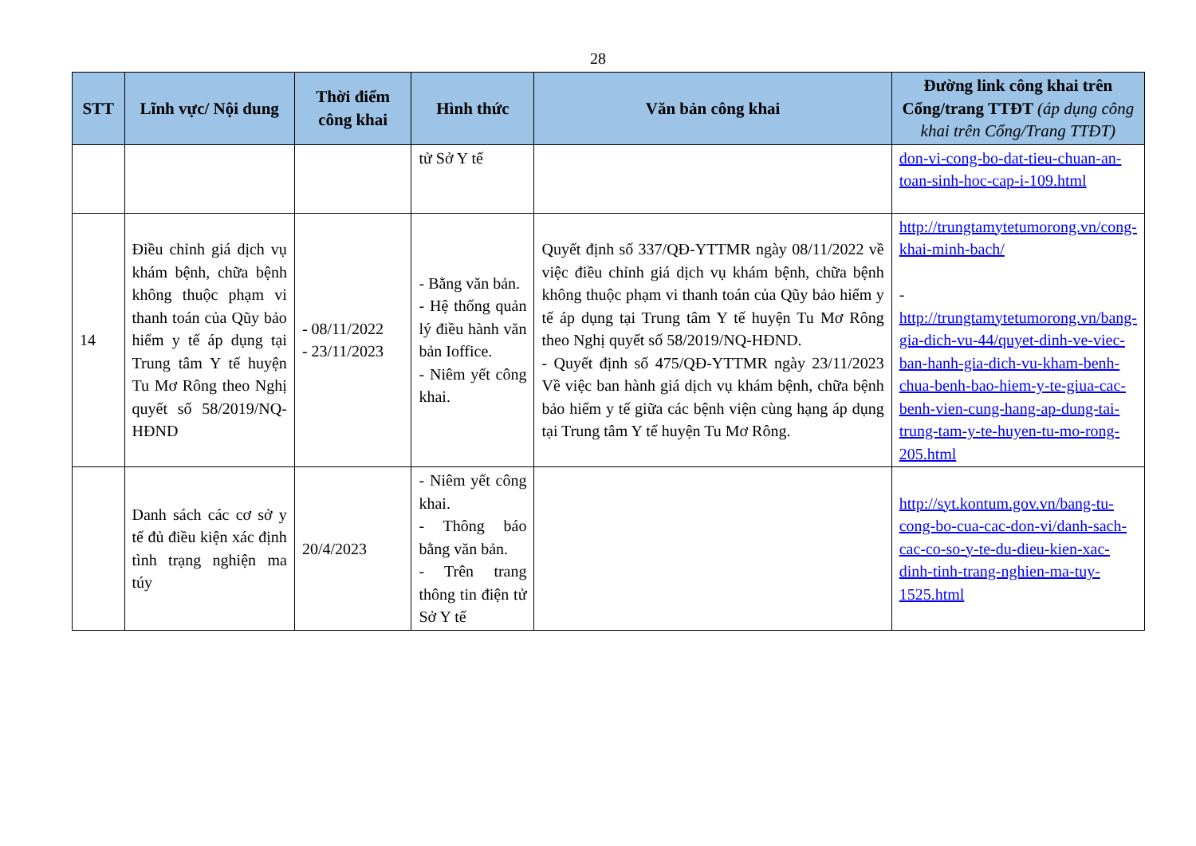28
| STT | Lĩnh vực/ Nội dung | Thời điểm công khai | Hình thức | Văn bản công khai | Đường link công khai trên Cổng/trang TTĐT (áp dụng công khai trên Cổng/Trang TTĐT) |
| --- | --- | --- | --- | --- | --- |
| | | | tử Sở Y tế | | don-vi-cong-bo-dat-tieu-chuan-an-toan-sinh-hoc-cap-i-109.html |
| 14 | Điều chỉnh giá dịch vụ khám bệnh, chữa bệnh không thuộc phạm vi thanh toán của Qũy bảo hiểm y tế áp dụng tại Trung tâm Y tế huyện Tu Mơ Rông theo Nghị quyết số 58/2019/NQ-HĐND | - 08/11/2022 - 23/11/2023 | - Bằng văn bản. - Hệ thống quản lý điều hành văn bản Ioffice. - Niêm yết công khai. | Quyết định số 337/QĐ-YTTMR ngày 08/11/2022 về việc điều chỉnh giá dịch vụ khám bệnh, chữa bệnh không thuộc phạm vi thanh toán của Qũy bảo hiểm y tế áp dụng tại Trung tâm Y tế huyện Tu Mơ Rông theo Nghị quyết số 58/2019/NQ-HĐND. - Quyết định số 475/QĐ-YTTMR ngày 23/11/2023 Về việc ban hành giá dịch vụ khám bệnh, chữa bệnh bảo hiểm y tế giữa các bệnh viện cùng hạng áp dụng tại Trung tâm Y tế huyện Tu Mơ Rông. | http://trungtamytetumorong.vn/cong-khai-minh-bach/ - http://trungtamytetumorong.vn/bang-gia-dich-vu-44/quyet-dinh-ve-viec-ban-hanh-gia-dich-vu-kham-benh-chua-benh-bao-hiem-y-te-giua-cac-benh-vien-cung-hang-ap-dung-tai-trung-tam-y-te-huyen-tu-mo-rong-205.html |
| | Danh sách các cơ sở y tế đủ điều kiện xác định tình trạng nghiện ma túy | 20/4/2023 | - Niêm yết công khai. - Thông báo bằng văn bản. - Trên trang thông tin điện tử Sở Y tế | | http://syt.kontum.gov.vn/bang-tu-cong-bo-cua-cac-don-vi/danh-sach-cac-co-so-y-te-du-dieu-kien-xac-dinh-tinh-trang-nghien-ma-tuy-1525.html |